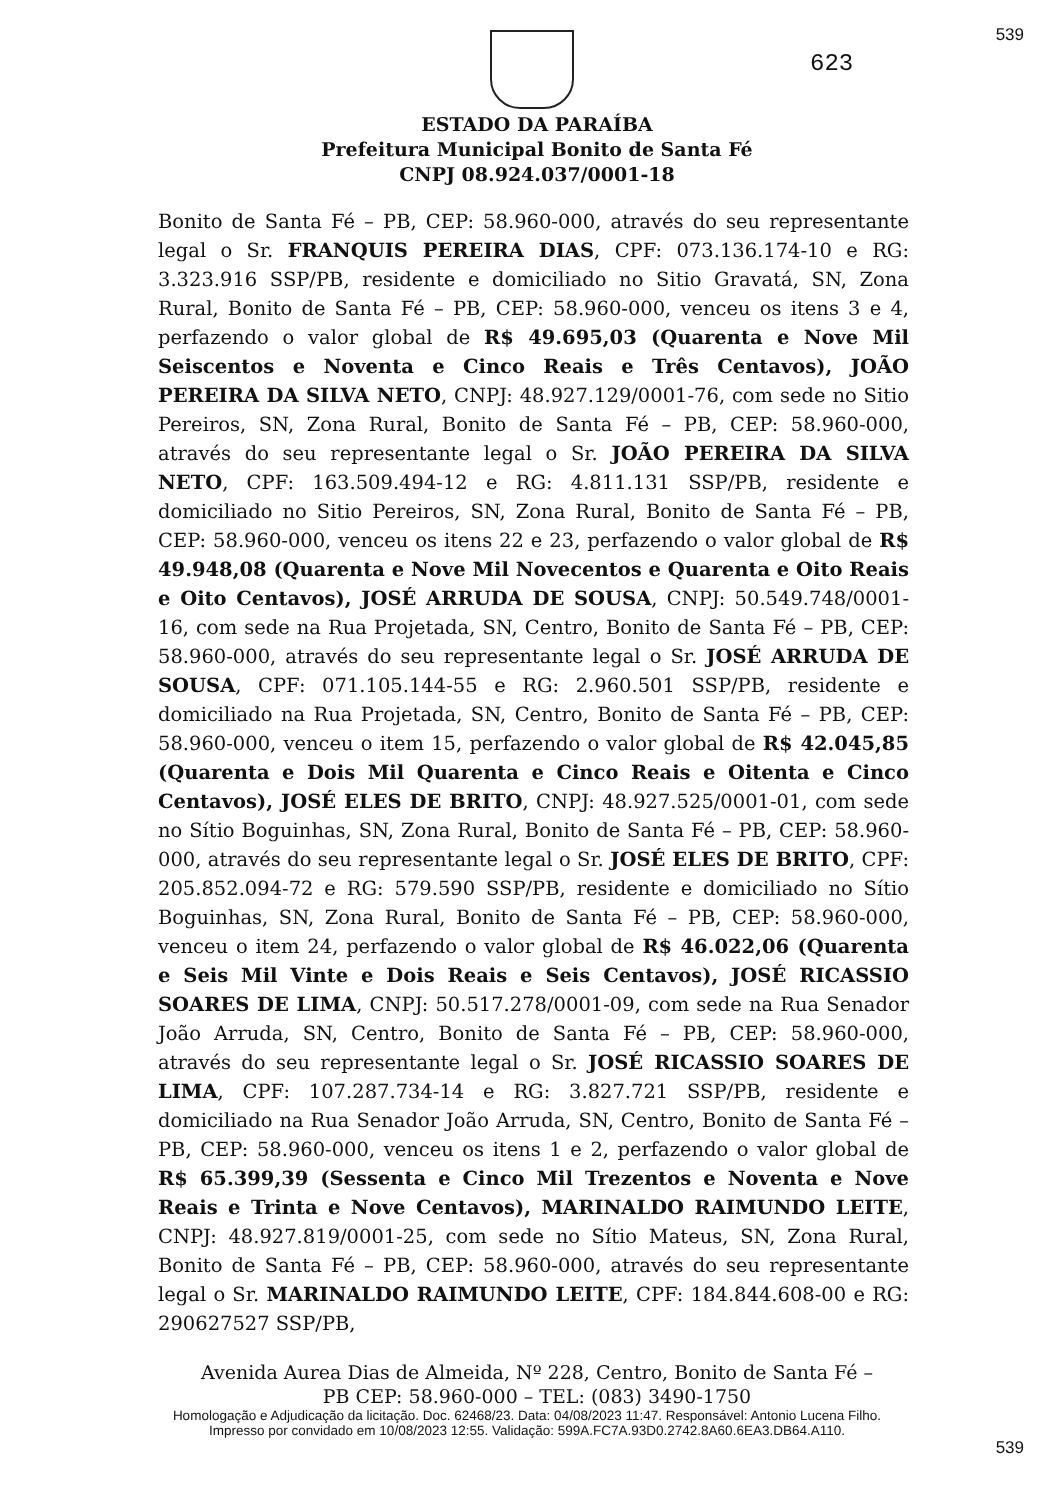539
623
ESTADO DA PARAÍBA
Prefeitura Municipal Bonito de Santa Fé
CNPJ 08.924.037/0001-18
Bonito de Santa Fé – PB, CEP: 58.960-000, através do seu representante legal o Sr. FRANQUIS PEREIRA DIAS, CPF: 073.136.174-10 e RG: 3.323.916 SSP/PB, residente e domiciliado no Sitio Gravatá, SN, Zona Rural, Bonito de Santa Fé – PB, CEP: 58.960-000, venceu os itens 3 e 4, perfazendo o valor global de R$ 49.695,03 (Quarenta e Nove Mil Seiscentos e Noventa e Cinco Reais e Três Centavos), JOÃO PEREIRA DA SILVA NETO, CNPJ: 48.927.129/0001-76, com sede no Sitio Pereiros, SN, Zona Rural, Bonito de Santa Fé – PB, CEP: 58.960-000, através do seu representante legal o Sr. JOÃO PEREIRA DA SILVA NETO, CPF: 163.509.494-12 e RG: 4.811.131 SSP/PB, residente e domiciliado no Sitio Pereiros, SN, Zona Rural, Bonito de Santa Fé – PB, CEP: 58.960-000, venceu os itens 22 e 23, perfazendo o valor global de R$ 49.948,08 (Quarenta e Nove Mil Novecentos e Quarenta e Oito Reais e Oito Centavos), JOSÉ ARRUDA DE SOUSA, CNPJ: 50.549.748/0001-16, com sede na Rua Projetada, SN, Centro, Bonito de Santa Fé – PB, CEP: 58.960-000, através do seu representante legal o Sr. JOSÉ ARRUDA DE SOUSA, CPF: 071.105.144-55 e RG: 2.960.501 SSP/PB, residente e domiciliado na Rua Projetada, SN, Centro, Bonito de Santa Fé – PB, CEP: 58.960-000, venceu o item 15, perfazendo o valor global de R$ 42.045,85 (Quarenta e Dois Mil Quarenta e Cinco Reais e Oitenta e Cinco Centavos), JOSÉ ELES DE BRITO, CNPJ: 48.927.525/0001-01, com sede no Sítio Boguinhas, SN, Zona Rural, Bonito de Santa Fé – PB, CEP: 58.960-000, através do seu representante legal o Sr. JOSÉ ELES DE BRITO, CPF: 205.852.094-72 e RG: 579.590 SSP/PB, residente e domiciliado no Sítio Boguinhas, SN, Zona Rural, Bonito de Santa Fé – PB, CEP: 58.960-000, venceu o item 24, perfazendo o valor global de R$ 46.022,06 (Quarenta e Seis Mil Vinte e Dois Reais e Seis Centavos), JOSÉ RICASSIO SOARES DE LIMA, CNPJ: 50.517.278/0001-09, com sede na Rua Senador João Arruda, SN, Centro, Bonito de Santa Fé – PB, CEP: 58.960-000, através do seu representante legal o Sr. JOSÉ RICASSIO SOARES DE LIMA, CPF: 107.287.734-14 e RG: 3.827.721 SSP/PB, residente e domiciliado na Rua Senador João Arruda, SN, Centro, Bonito de Santa Fé – PB, CEP: 58.960-000, venceu os itens 1 e 2, perfazendo o valor global de R$ 65.399,39 (Sessenta e Cinco Mil Trezentos e Noventa e Nove Reais e Trinta e Nove Centavos), MARINALDO RAIMUNDO LEITE, CNPJ: 48.927.819/0001-25, com sede no Sítio Mateus, SN, Zona Rural, Bonito de Santa Fé – PB, CEP: 58.960-000, através do seu representante legal o Sr. MARINALDO RAIMUNDO LEITE, CPF: 184.844.608-00 e RG: 290627527 SSP/PB,
Avenida Aurea Dias de Almeida, Nº 228, Centro, Bonito de Santa Fé –
PB CEP: 58.960-000 – TEL: (083) 3490-1750
539
Homologação e Adjudicação da licitação. Doc. 62468/23. Data: 04/08/2023 11:47. Responsável: Antonio Lucena Filho.
Impresso por convidado em 10/08/2023 12:55. Validação: 599A.FC7A.93D0.2742.8A60.6EA3.DB64.A110.